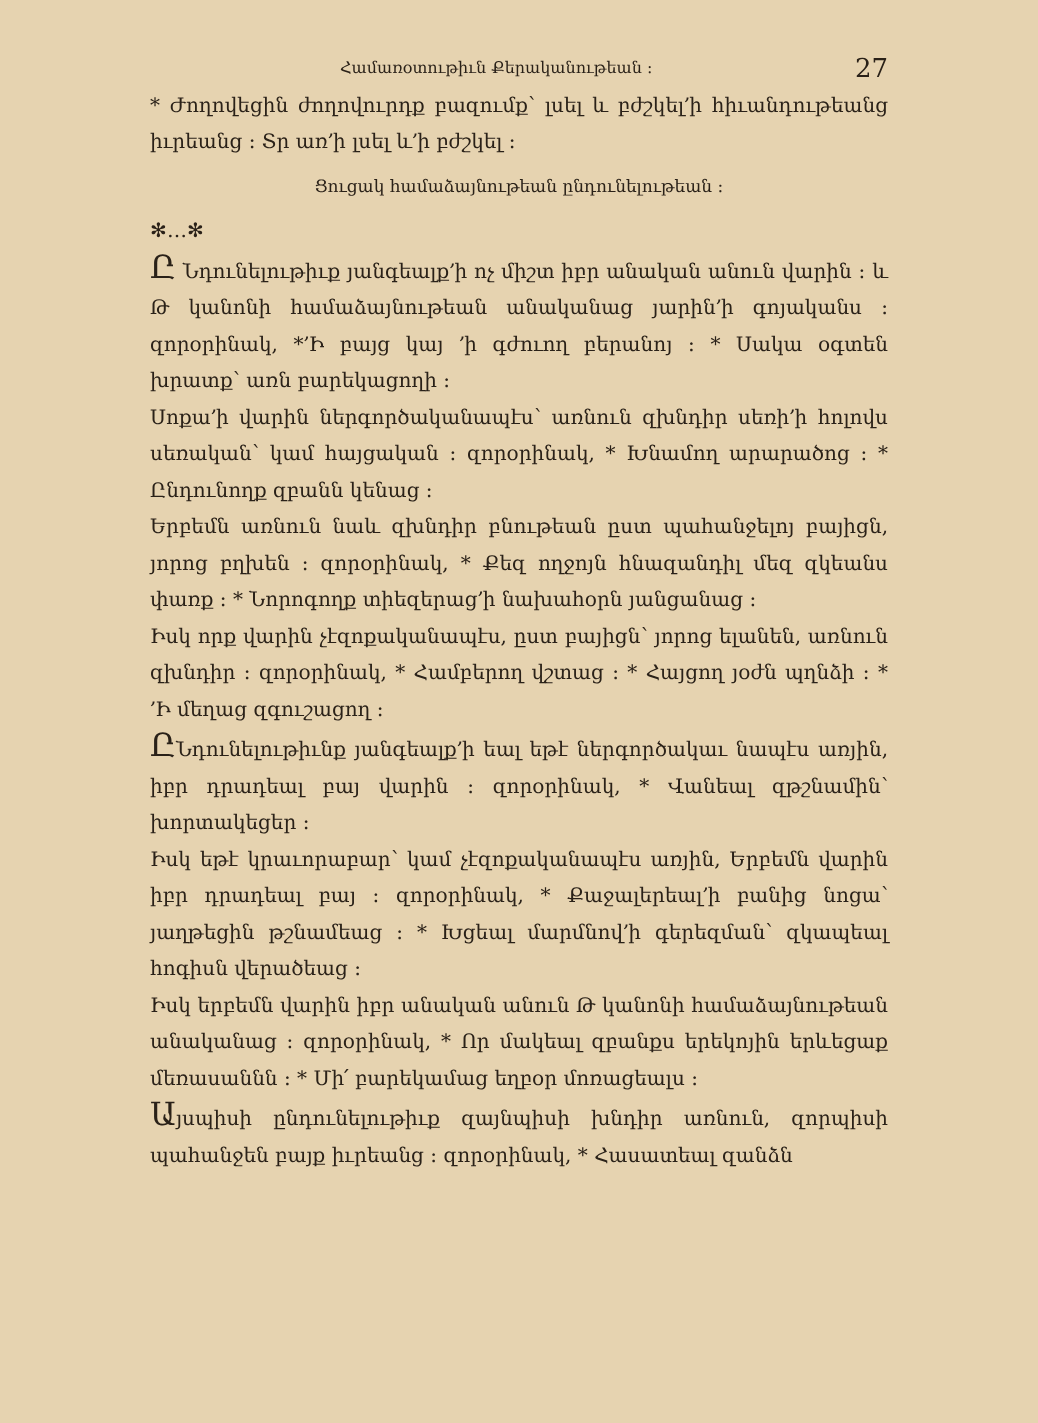Համառօտութիւն Քերականութեան ։ 27
* Ժողովեցին ժողովուրդք բազումք՝ լսել և բժշկել՚ի հիւանդութեանց իւրեանց ։ Տր առ՚ի լսել և՚ի բժշկել ։
Ցուցակ համաձայնութեան ընդունելութեան ։
✻…✻
Ը Նդունելութիւք յանգեալք՚ի ոչ միշտ իբր անական անուն վարին ։ և Թ կանոնի համաձայնութեան անականաց յարին՚ի գոյականս ։ զորօրինակ, *՚Ի բայց կայ ՚ի գժուող բերանոյ ։ * Սակա օգտեն խրատք՝ առն բարեկացողի ։
Սոքա՚ի վարին ներգործականապէս՝ առնուն զխնդիր սեռի՚ի հոլովս սեռական՝ կամ հայցական ։ զորօրինակ, * Խնամող արարածոց ։ * Ընդունողք զբանն կենաց ։
Երբեմն առնուն նաև զխնդիր բնութեան ըստ պահանջելոյ բայիցն, յորոց բղխեն ։ զորօրինակ, * Քեզ ողջոյն հնազանդիլ մեզ զկեանս փառք ։ * Նորոգողք տիեզերաց՚ի նախահօրն յանցանաց ։
Իսկ որք վարին չէզոքականապէս, ըստ բայիցն՝ յորոց ելանեն, առնուն զխնդիր ։ զորօրինակ, * Համբերող վշտաց ։ * Հայցող յօժն պղնձի ։ * ՚Ի մեղաց զգուշացող ։
ԸՆդունելութիւնք յանգեալք՚ի եալ եթէ ներգործակաւ նապէս առյին, իբր դրադեալ բայ վարին ։ զորօրինակ, * Վանեալ զթշնամին՝ խորտակեցեր ։
Իսկ եթէ կրաւորաբար՝ կամ չէզոքականապէս առյին, Երբեմն վարին իբր դրադեալ բայ ։ զորօրինակ, * Քաջալերեալ՚ի բանից նոցա՝ յաղթեցին թշնամեաց ։ * Խցեալ մարմնով՚ի գերեզման՝ զկապեալ հոգիսն վերածեաց ։
Իսկ երբեմն վարին իբր անական անուն Թ կանոնի համաձայնութեան անականաց ։ զորօրինակ, * Որ մակեալ զբանքս երեկոյին երևեցաք մեռասաննն ։ * Մի՛ բարեկամաց եղբօր մոռացեալս ։
Այսպիսի ընդունելութիւք զայնպիսի խնդիր առնուն, զորպիսի պահանջեն բայք իւրեանց ։ զորօրինակ, * Հասատեալ զանձն